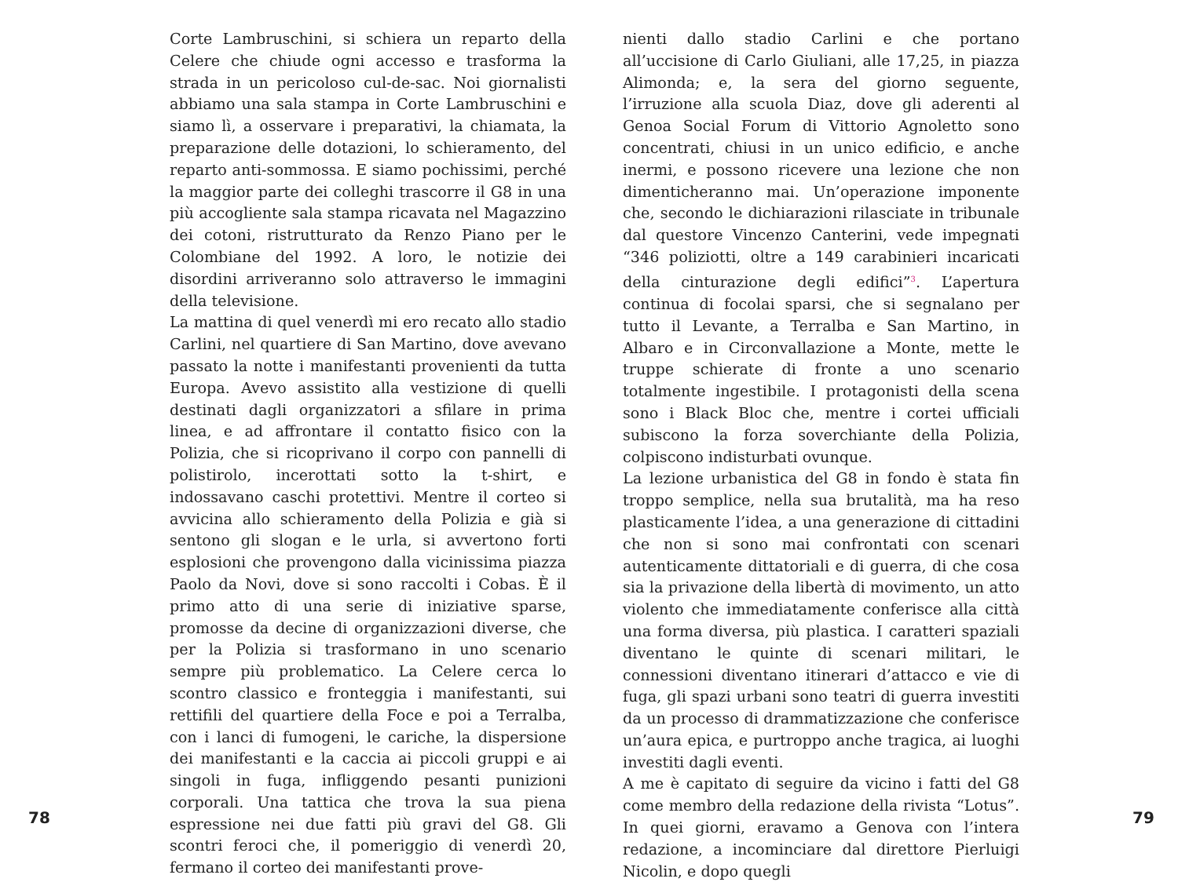Corte Lambruschini, si schiera un reparto della Celere che chiude ogni accesso e trasforma la strada in un pericoloso cul-de-sac. Noi giornalisti abbiamo una sala stampa in Corte Lambruschini e siamo lì, a osservare i preparativi, la chiamata, la preparazione delle dotazioni, lo schieramento, del reparto anti-sommossa. E siamo pochissimi, perché la maggior parte dei colleghi trascorre il G8 in una più accogliente sala stampa ricavata nel Magazzino dei cotoni, ristrutturato da Renzo Piano per le Colombiane del 1992. A loro, le notizie dei disordini arriveranno solo attraverso le immagini della televisione.
La mattina di quel venerdì mi ero recato allo stadio Carlini, nel quartiere di San Martino, dove avevano passato la notte i manifestanti provenienti da tutta Europa. Avevo assistito alla vestizione di quelli destinati dagli organizzatori a sfilare in prima linea, e ad affrontare il contatto fisico con la Polizia, che si ricoprivano il corpo con pannelli di polistirolo, incerottati sotto la t-shirt, e indossavano caschi protettivi. Mentre il corteo si avvicina allo schieramento della Polizia e già si sentono gli slogan e le urla, si avvertono forti esplosioni che provengono dalla vicinissima piazza Paolo da Novi, dove si sono raccolti i Cobas. È il primo atto di una serie di iniziative sparse, promosse da decine di organizzazioni diverse, che per la Polizia si trasformano in uno scenario sempre più problematico. La Celere cerca lo scontro classico e fronteggia i manifestanti, sui rettifili del quartiere della Foce e poi a Terralba, con i lanci di fumogeni, le cariche, la dispersione dei manifestanti e la caccia ai piccoli gruppi e ai singoli in fuga, infliggendo pesanti punizioni corporali. Una tattica che trova la sua piena espressione nei due fatti più gravi del G8. Gli scontri feroci che, il pomeriggio di venerdì 20, fermano il corteo dei manifestanti prove-
nienti dallo stadio Carlini e che portano all’uccisione di Carlo Giuliani, alle 17,25, in piazza Alimonda; e, la sera del giorno seguente, l’irruzione alla scuola Diaz, dove gli aderenti al Genoa Social Forum di Vittorio Agnoletto sono concentrati, chiusi in un unico edificio, e anche inermi, e possono ricevere una lezione che non dimenticheranno mai. Un’operazione imponente che, secondo le dichiarazioni rilasciate in tribunale dal questore Vincenzo Canterini, vede impegnati “346 poliziotti, oltre a 149 carabinieri incaricati della cinturazione degli edifici”<sup>3</sup>. L’apertura continua di focolai sparsi, che si segnalano per tutto il Levante, a Terralba e San Martino, in Albaro e in Circonvallazione a Monte, mette le truppe schierate di fronte a uno scenario totalmente ingestibile. I protagonisti della scena sono i Black Bloc che, mentre i cortei ufficiali subiscono la forza soverchiante della Polizia, colpiscono indisturbati ovunque.
La lezione urbanistica del G8 in fondo è stata fin troppo semplice, nella sua brutalità, ma ha reso plasticamente l’idea, a una generazione di cittadini che non si sono mai confrontati con scenari autenticamente dittatoriali e di guerra, di che cosa sia la privazione della libertà di movimento, un atto violento che immediatamente conferisce alla città una forma diversa, più plastica. I caratteri spaziali diventano le quinte di scenari militari, le connessioni diventano itinerari d’attacco e vie di fuga, gli spazi urbani sono teatri di guerra investiti da un processo di drammatizzazione che conferisce un’aura epica, e purtroppo anche tragica, ai luoghi investiti dagli eventi.
A me è capitato di seguire da vicino i fatti del G8 come membro della redazione della rivista “Lotus”. In quei giorni, eravamo a Genova con l’intera redazione, a incominciare dal direttore Pierluigi Nicolin, e dopo quegli
78 79